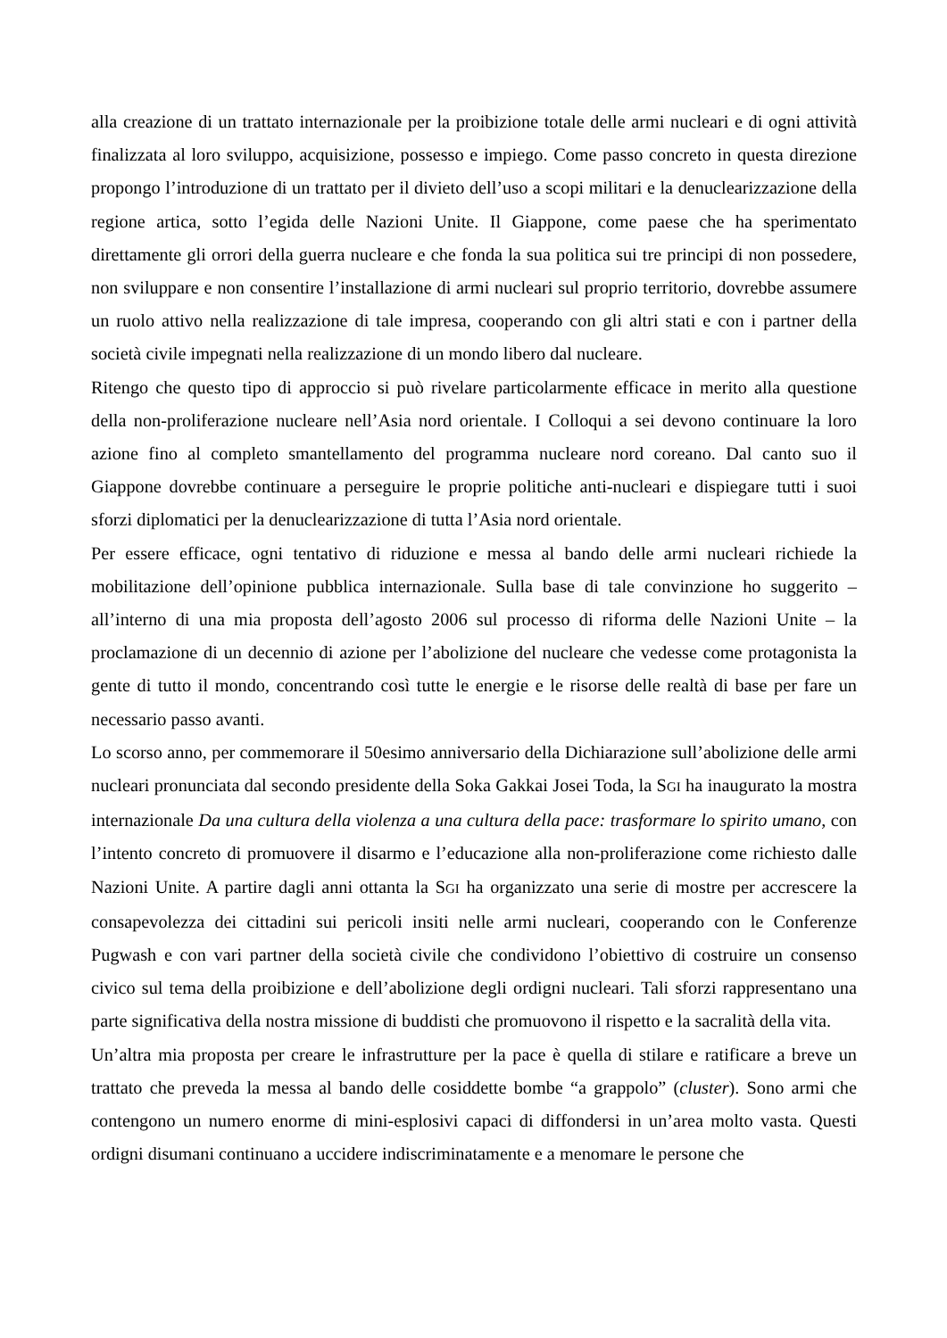alla creazione di un trattato internazionale per la proibizione totale delle armi nucleari e di ogni attività finalizzata al loro sviluppo, acquisizione, possesso e impiego. Come passo concreto in questa direzione propongo l’introduzione di un trattato per il divieto dell’uso a scopi militari e la denuclearizzazione della regione artica, sotto l’egida delle Nazioni Unite. Il Giappone, come paese che ha sperimentato direttamente gli orrori della guerra nucleare e che fonda la sua politica sui tre principi di non possedere, non sviluppare e non consentire l’installazione di armi nucleari sul proprio territorio, dovrebbe assumere un ruolo attivo nella realizzazione di tale impresa, cooperando con gli altri stati e con i partner della società civile impegnati nella realizzazione di un mondo libero dal nucleare.
Ritengo che questo tipo di approccio si può rivelare particolarmente efficace in merito alla questione della non-proliferazione nucleare nell’Asia nord orientale. I Colloqui a sei devono continuare la loro azione fino al completo smantellamento del programma nucleare nord coreano. Dal canto suo il Giappone dovrebbe continuare a perseguire le proprie politiche anti-nucleari e dispiegare tutti i suoi sforzi diplomatici per la denuclearizzazione di tutta l’Asia nord orientale.
Per essere efficace, ogni tentativo di riduzione e messa al bando delle armi nucleari richiede la mobilitazione dell’opinione pubblica internazionale. Sulla base di tale convinzione ho suggerito – all’interno di una mia proposta dell’agosto 2006 sul processo di riforma delle Nazioni Unite – la proclamazione di un decennio di azione per l’abolizione del nucleare che vedesse come protagonista la gente di tutto il mondo, concentrando così tutte le energie e le risorse delle realtà di base per fare un necessario passo avanti.
Lo scorso anno, per commemorare il 50esimo anniversario della Dichiarazione sull’abolizione delle armi nucleari pronunciata dal secondo presidente della Soka Gakkai Josei Toda, la SGI ha inaugurato la mostra internazionale Da una cultura della violenza a una cultura della pace: trasformare lo spirito umano, con l’intento concreto di promuovere il disarmo e l’educazione alla non-proliferazione come richiesto dalle Nazioni Unite. A partire dagli anni ottanta la SGI ha organizzato una serie di mostre per accrescere la consapevolezza dei cittadini sui pericoli insiti nelle armi nucleari, cooperando con le Conferenze Pugwash e con vari partner della società civile che condividono l’obiettivo di costruire un consenso civico sul tema della proibizione e dell’abolizione degli ordigni nucleari. Tali sforzi rappresentano una parte significativa della nostra missione di buddisti che promuovono il rispetto e la sacralità della vita.
Un’altra mia proposta per creare le infrastrutture per la pace è quella di stilare e ratificare a breve un trattato che preveda la messa al bando delle cosiddette bombe “a grappolo” (cluster). Sono armi che contengono un numero enorme di mini-esplosivi capaci di diffondersi in un’area molto vasta. Questi ordigni disumani continuano a uccidere indiscriminatamente e a menomare le persone che